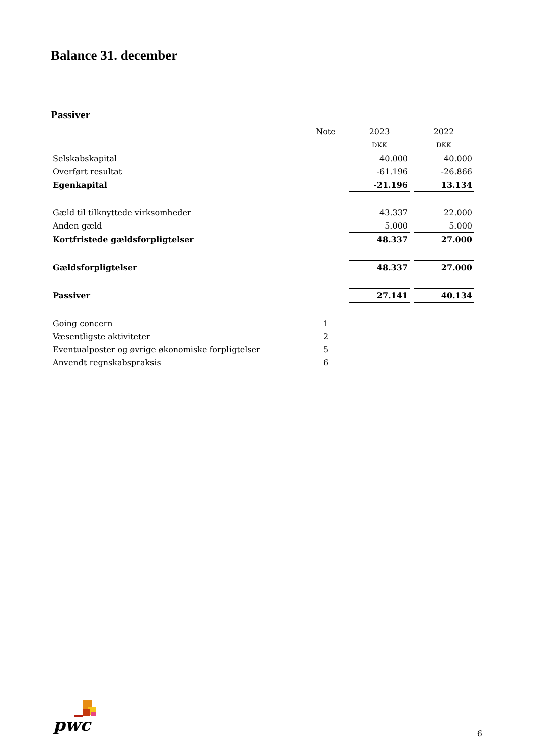Balance 31. december
Passiver
| | Note | 2023 | 2022 |
| --- | --- | --- | --- |
| | | DKK | DKK |
| Selskabskapital | | 40.000 | 40.000 |
| Overført resultat | | -61.196 | -26.866 |
| Egenkapital | | -21.196 | 13.134 |
| Gæld til tilknyttede virksomheder | | 43.337 | 22.000 |
| Anden gæld | | 5.000 | 5.000 |
| Kortfristede gældsforpligtelser | | 48.337 | 27.000 |
| Gældsforpligtelser | | 48.337 | 27.000 |
| Passiver | | 27.141 | 40.134 |
| Going concern | 1 | | |
| Væsentligste aktiviteter | 2 | | |
| Eventualposter og øvrige økonomiske forpligtelser | 5 | | |
| Anvendt regnskabspraksis | 6 | | |
pwc
6